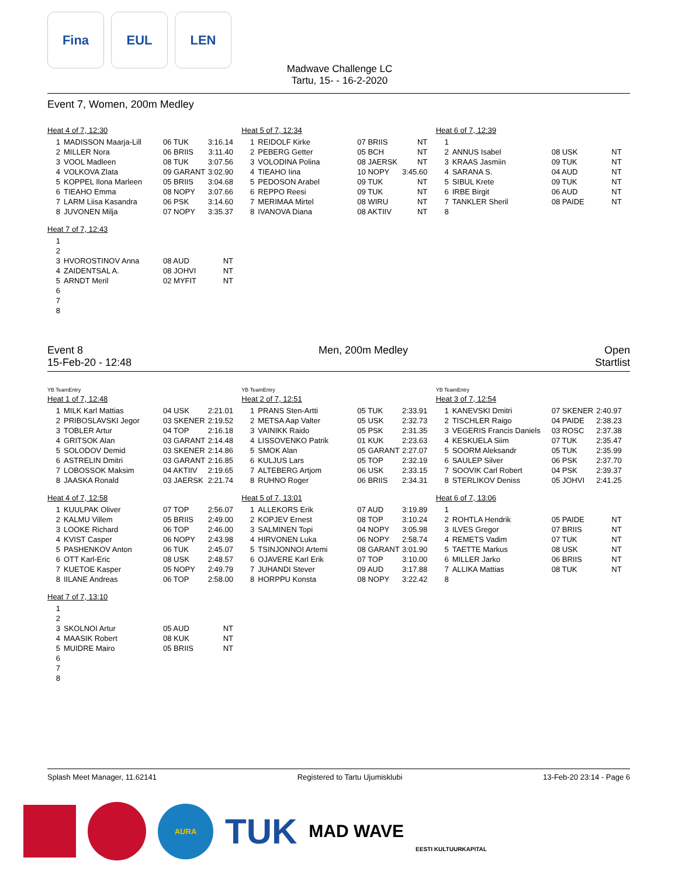Fina EUL LEN
Madwave Challenge LC
Tartu, 15- - 16-2-2020
Event 7, Women, 200m Medley
Heat 4 of 7, 12:30
| 1 | MADISSON Maarja-Lill | 06 TUK | 3:16.14 |
| 2 | MILLER Nora | 06 BRIIS | 3:11.40 |
| 3 | VOOL Madleen | 08 TUK | 3:07.56 |
| 4 | VOLKOVA Zlata | 09 GARANT | 3:02.90 |
| 5 | KOPPEL Ilona Marleen | 05 BRIIS | 3:04.68 |
| 6 | TIEAHO Emma | 08 NOPY | 3:07.66 |
| 7 | LARM Liisa Kasandra | 06 PSK | 3:14.60 |
| 8 | JUVONEN Milja | 07 NOPY | 3:35.37 |
Heat 5 of 7, 12:34
| 1 | REIDOLF Kirke | 07 BRIIS | NT |
| 2 | PEBERG Getter | 05 BCH | NT |
| 3 | VOLODINA Polina | 08 JAERSK | NT |
| 4 | TIEAHO Iina | 10 NOPY | 3:45.60 |
| 5 | PEDOSON Arabel | 09 TUK | NT |
| 6 | REPPO Reesi | 09 TUK | NT |
| 7 | MERIMAA Mirtel | 08 WIRU | NT |
| 8 | IVANOVA Diana | 08 AKTIIV | NT |
Heat 6 of 7, 12:39
| 1 | | | |
| 2 | ANNUS Isabel | 08 USK | NT |
| 3 | KRAAS Jasmiin | 09 TUK | NT |
| 4 | SARANA S. | 04 AUD | NT |
| 5 | SIBUL Krete | 09 TUK | NT |
| 6 | IRBE Birgit | 06 AUD | NT |
| 7 | TANKLER Sheril | 08 PAIDE | NT |
| 8 | | | |
Heat 7 of 7, 12:43
| 1 | | | |
| 2 | | | |
| 3 | HVOROSTINOV Anna | 08 AUD | NT |
| 4 | ZAIDENTSAL A. | 08 JOHVI | NT |
| 5 | ARNDT Meril | 02 MYFIT | NT |
| 6 | | | |
| 7 | | | |
| 8 | | | |
Event 8
15-Feb-20 - 12:48
Men, 200m Medley Open
Startlist
| | YB Team | Entry |
| --- | --- | --- |
Heat 1 of 7, 12:48
| 1 | MILK Karl Mattias | 04 USK | 2:21.01 |
| 2 | PRIBOSLAVSKI Jegor | 03 SKENER | 2:19.52 |
| 3 | TOBLER Artur | 04 TOP | 2:16.18 |
| 4 | GRITSOK Alan | 03 GARANT | 2:14.48 |
| 5 | SOLODOV Demid | 03 SKENER | 2:14.86 |
| 6 | ASTRELIN Dmitri | 03 GARANT | 2:16.85 |
| 7 | LOBOSSOK Maksim | 04 AKTIIV | 2:19.65 |
| 8 | JAASKA Ronald | 03 JAERSK | 2:21.74 |
Heat 4 of 7, 12:58
| 1 | KUULPAK Oliver | 07 TOP | 2:56.07 |
| 2 | KALMU Villem | 05 BRIIS | 2:49.00 |
| 3 | LOOKE Richard | 06 TOP | 2:46.00 |
| 4 | KVIST Casper | 06 NOPY | 2:43.98 |
| 5 | PASHENKOV Anton | 06 TUK | 2:45.07 |
| 6 | OTT Karl-Eric | 08 USK | 2:48.57 |
| 7 | KUETOE Kasper | 05 NOPY | 2:49.79 |
| 8 | IILANE Andreas | 06 TOP | 2:58.00 |
| | YB Team | Entry |
| --- | --- | --- |
Heat 2 of 7, 12:51
| 1 | PRANS Sten-Artti | 05 TUK | 2:33.91 |
| 2 | METSA Aap Valter | 05 USK | 2:32.73 |
| 3 | VAINIKK Raido | 05 PSK | 2:31.35 |
| 4 | LISSOVENKO Patrik | 01 KUK | 2:23.63 |
| 5 | SMOK Alan | 05 GARANT | 2:27.07 |
| 6 | KULJUS Lars | 05 TOP | 2:32.19 |
| 7 | ALTEBERG Artjom | 06 USK | 2:33.15 |
| 8 | RUHNO Roger | 06 BRIIS | 2:34.31 |
Heat 5 of 7, 13:01
| 1 | ALLEKORS Erik | 07 AUD | 3:19.89 |
| 2 | KOPJEV Ernest | 08 TOP | 3:10.24 |
| 3 | SALMINEN Topi | 04 NOPY | 3:05.98 |
| 4 | HIRVONEN Luka | 06 NOPY | 2:58.74 |
| 5 | TSINJONNOI Artemi | 08 GARANT | 3:01.90 |
| 6 | OJAVERE Karl Erik | 07 TOP | 3:10.00 |
| 7 | JUHANDI Stever | 09 AUD | 3:17.88 |
| 8 | HORPPU Konsta | 08 NOPY | 3:22.42 |
| | YB Team | Entry |
| --- | --- | --- |
Heat 3 of 7, 12:54
| 1 | KANEVSKI Dmitri | 07 SKENER | 2:40.97 |
| 2 | TISCHLER Raigo | 04 PAIDE | 2:38.23 |
| 3 | VEGERIS Francis Daniels | 03 ROSC | 2:37.38 |
| 4 | KESKUELA Siim | 07 TUK | 2:35.47 |
| 5 | SOORM Aleksandr | 05 TUK | 2:35.99 |
| 6 | SAULEP Silver | 06 PSK | 2:37.70 |
| 7 | SOOVIK Carl Robert | 04 PSK | 2:39.37 |
| 8 | STERLIKOV Deniss | 05 JOHVI | 2:41.25 |
Heat 6 of 7, 13:06
| 1 | | | |
| 2 | ROHTLA Hendrik | 05 PAIDE | NT |
| 3 | ILVES Gregor | 07 BRIIS | NT |
| 4 | REMETS Vadim | 07 TUK | NT |
| 5 | TAETTE Markus | 08 USK | NT |
| 6 | MILLER Jarko | 06 BRIIS | NT |
| 7 | ALLIKA Mattias | 08 TUK | NT |
| 8 | | | |
Heat 7 of 7, 13:10
| 1 | | | |
| 2 | | | |
| 3 | SKOLNOI Artur | 05 AUD | NT |
| 4 | MAASIK Robert | 08 KUK | NT |
| 5 | MUIDRE Mairo | 05 BRIIS | NT |
| 6 | | | |
| 7 | | | |
| 8 | | | |
Splash Meet Manager, 11.62141 Registered to Tartu Ujumisklubi 13-Feb-20 23:14 - Page 6
AURA
TUK
MAD WAVE
EESTI KULTUURKAPITAL